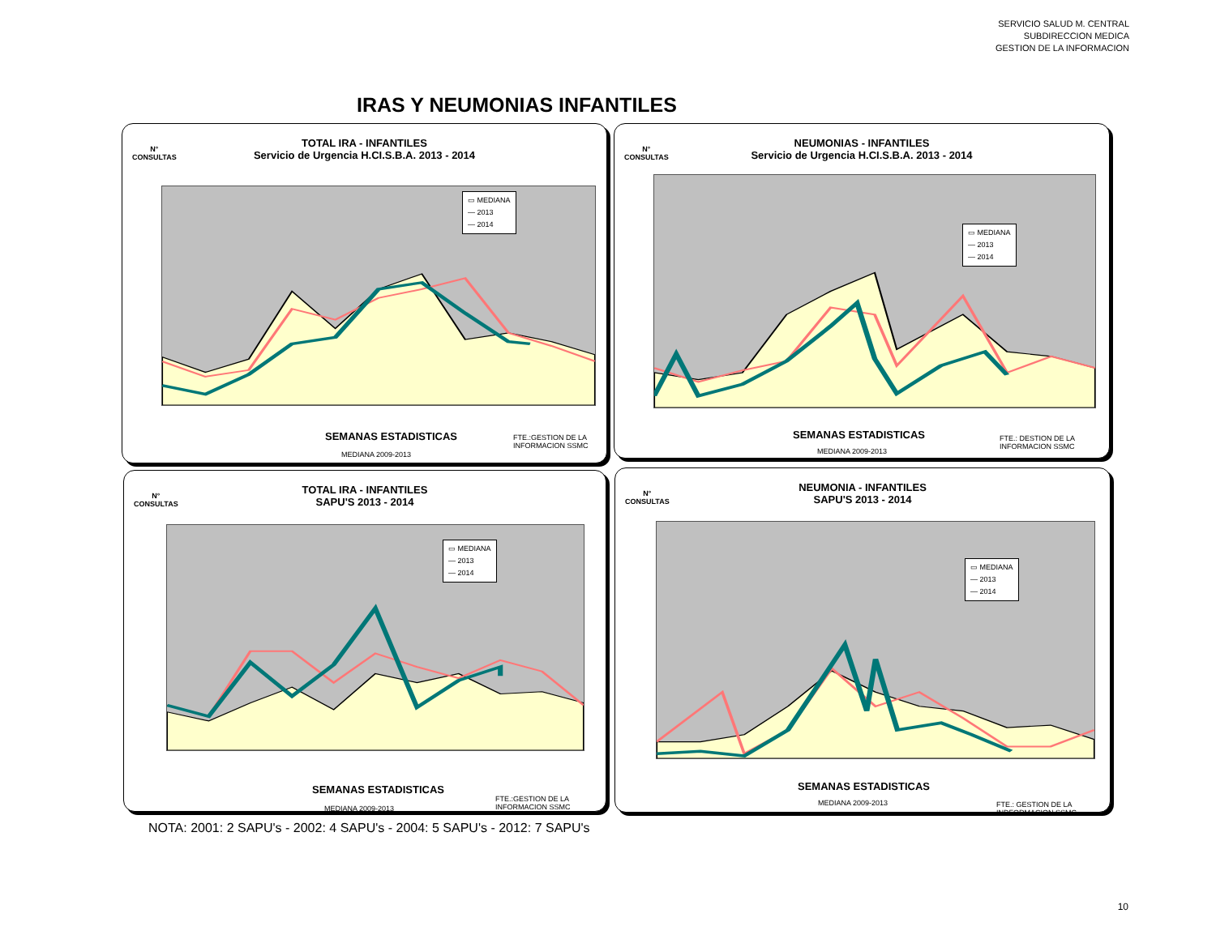SERVICIO SALUD M. CENTRAL
SUBDIRECCION MEDICA
GESTION DE LA INFORMACION
IRAS Y NEUMONIAS INFANTILES
N°
CONSULTAS
TOTAL IRA - INFANTILES
Servicio de Urgencia H.CI.S.B.A. 2013 - 2014
▭ MEDIANA
— 2013
— 2014
SEMANAS ESTADISTICAS
MEDIANA 2009-2013
FTE.:GESTION DE LA
INFORMACION SSMC
N°
CONSULTAS
NEUMONIAS - INFANTILES
Servicio de Urgencia H.CI.S.B.A. 2013 - 2014
▭ MEDIANA
— 2013
— 2014
SEMANAS ESTADISTICAS
MEDIANA 2009-2013
FTE.: DESTION DE LA
INFORMACION SSMC
N°
CONSULTAS
TOTAL IRA - INFANTILES
SAPU'S 2013 - 2014
▭ MEDIANA
— 2013
— 2014
SEMANAS ESTADISTICAS
MEDIANA 2009-2013
FTE.:GESTION DE LA
INFORMACION SSMC
N°
CONSULTAS
NEUMONIA - INFANTILES
SAPU'S 2013 - 2014
▭ MEDIANA
— 2013
— 2014
SEMANAS ESTADISTICAS
MEDIANA 2009-2013
FTE.: GESTION DE LA
INDFORMACION SSMC
NOTA: 2001: 2 SAPU's - 2002: 4 SAPU's - 2004: 5 SAPU's - 2012: 7 SAPU's
10